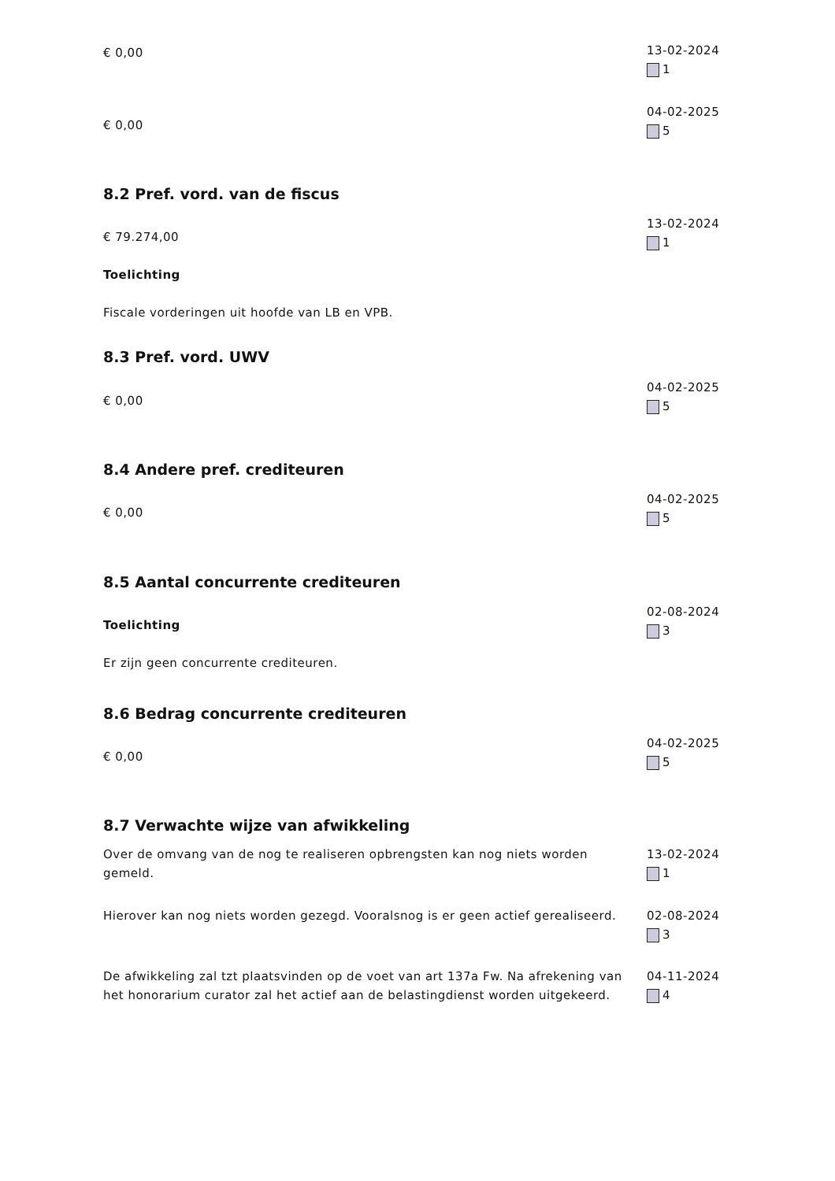€ 0,00
13-02-2024
1
€ 0,00
04-02-2025
5
8.2 Pref. vord. van de fiscus
€ 79.274,00
Toelichting
Fiscale vorderingen uit hoofde van LB en VPB.
13-02-2024
1
8.3 Pref. vord. UWV
€ 0,00
04-02-2025
5
8.4 Andere pref. crediteuren
€ 0,00
04-02-2025
5
8.5 Aantal concurrente crediteuren
Toelichting
Er zijn geen concurrente crediteuren.
02-08-2024
3
8.6 Bedrag concurrente crediteuren
€ 0,00
04-02-2025
5
8.7 Verwachte wijze van afwikkeling
Over de omvang van de nog te realiseren opbrengsten kan nog niets worden gemeld.
13-02-2024
1
Hierover kan nog niets worden gezegd. Vooralsnog is er geen actief gerealiseerd.
02-08-2024
3
De afwikkeling zal tzt plaatsvinden op de voet van art 137a Fw. Na afrekening van het honorarium curator zal het actief aan de belastingdienst worden uitgekeerd.
04-11-2024
4